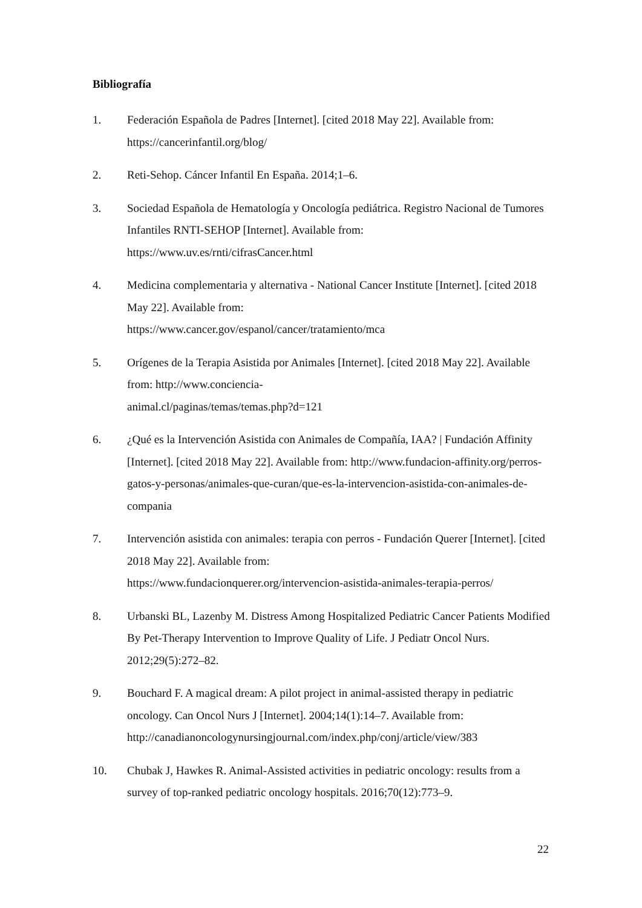Bibliografía
1. Federación Española de Padres [Internet]. [cited 2018 May 22]. Available from: https://cancerinfantil.org/blog/
2. Reti-Sehop. Cáncer Infantil En España. 2014;1–6.
3. Sociedad Española de Hematología y Oncología pediátrica. Registro Nacional de Tumores Infantiles RNTI-SEHOP [Internet]. Available from:
https://www.uv.es/rnti/cifrasCancer.html
4. Medicina complementaria y alternativa - National Cancer Institute [Internet]. [cited 2018 May 22]. Available from:
https://www.cancer.gov/espanol/cancer/tratamiento/mca
5. Orígenes de la Terapia Asistida por Animales [Internet]. [cited 2018 May 22]. Available from: http://www.conciencia-
animal.cl/paginas/temas/temas.php?d=121
6. ¿Qué es la Intervención Asistida con Animales de Compañía, IAA? | Fundación Affinity [Internet]. [cited 2018 May 22]. Available from: http://www.fundacion-affinity.org/perros-gatos-y-personas/animales-que-curan/que-es-la-intervencion-asistida-con-animales-de-compania
7. Intervención asistida con animales: terapia con perros - Fundación Querer [Internet]. [cited 2018 May 22]. Available from:
https://www.fundacionquerer.org/intervencion-asistida-animales-terapia-perros/
8. Urbanski BL, Lazenby M. Distress Among Hospitalized Pediatric Cancer Patients Modified By Pet-Therapy Intervention to Improve Quality of Life. J Pediatr Oncol Nurs. 2012;29(5):272–82.
9. Bouchard F. A magical dream: A pilot project in animal-assisted therapy in pediatric oncology. Can Oncol Nurs J [Internet]. 2004;14(1):14–7. Available from:
http://canadianoncologynursingjournal.com/index.php/conj/article/view/383
10. Chubak J, Hawkes R. Animal-Assisted activities in pediatric oncology: results from a survey of top-ranked pediatric oncology hospitals. 2016;70(12):773–9.
22